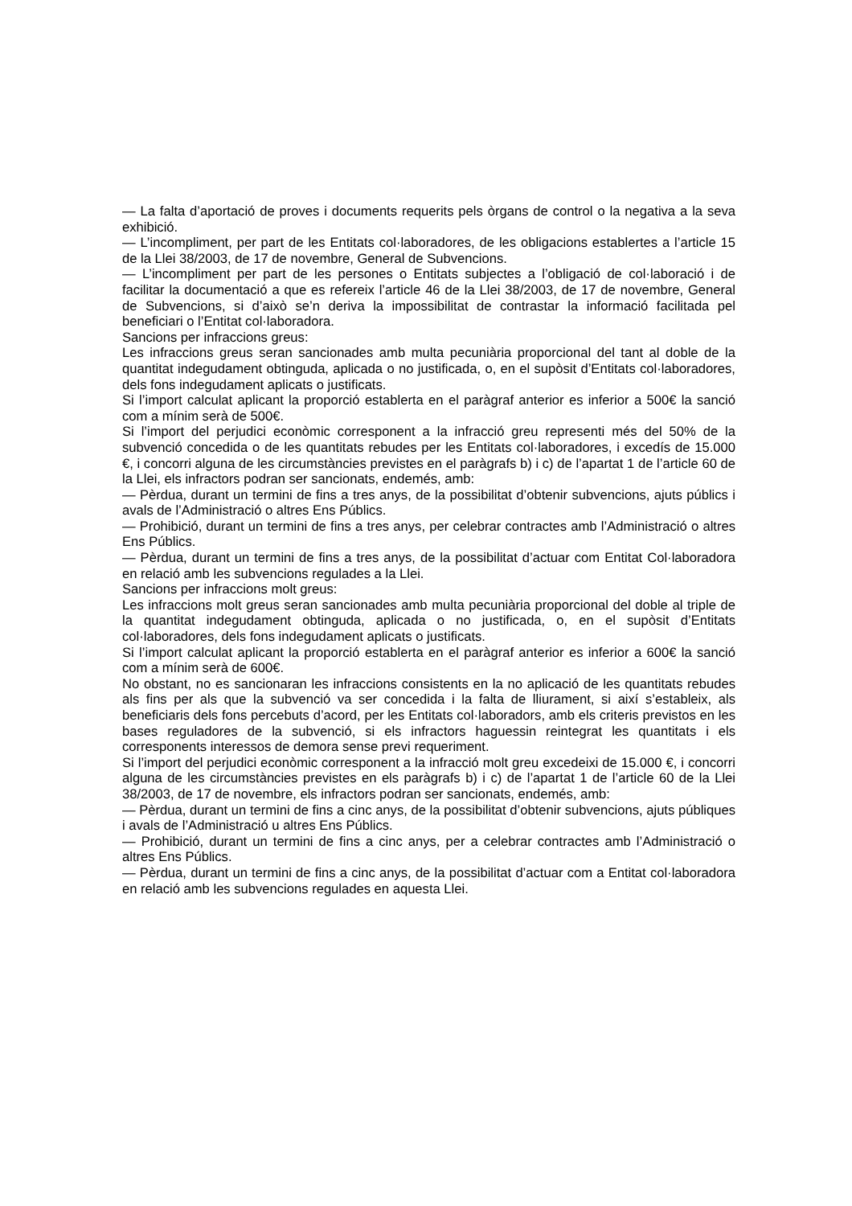— La falta d’aportació de proves i documents requerits pels òrgans de control o la negativa a la seva exhibició.
— L’incompliment, per part de les Entitats col·laboradores, de les obligacions establertes a l’article 15 de la Llei 38/2003, de 17 de novembre, General de Subvencions.
— L’incompliment per part de les persones o Entitats subjectes a l’obligació de col·laboració i de facilitar la documentació a que es refereix l’article 46 de la Llei 38/2003, de 17 de novembre, General de Subvencions, si d’això se’n deriva la impossibilitat de contrastar la informació facilitada pel beneficiari o l’Entitat col·laboradora.
Sancions per infraccions greus:
Les infraccions greus seran sancionades amb multa pecuniària proporcional del tant al doble de la quantitat indegudament obtinguda, aplicada o no justificada, o, en el supòsit d’Entitats col·laboradores, dels fons indegudament aplicats o justificats.
Si l’import calculat aplicant la proporció establerta en el paràgraf anterior es inferior a 500€ la sanció com a mínim serà de 500€.
Si l’import del perjudici econòmic corresponent a la infracció greu representi més del 50% de la subvenció concedida o de les quantitats rebudes per les Entitats col·laboradores, i excedís de 15.000 €, i concorri alguna de les circumstàncies previstes en el paràgrafs b) i c) de l’apartat 1 de l’article 60 de la Llei, els infractors podran ser sancionats, endemés, amb:
— Pèrdua, durant un termini de fins a tres anys, de la possibilitat d’obtenir subvencions, ajuts públics i avals de l’Administració o altres Ens Públics.
— Prohibició, durant un termini de fins a tres anys, per celebrar contractes amb l’Administració o altres Ens Públics.
— Pèrdua, durant un termini de fins a tres anys, de la possibilitat d’actuar com Entitat Col·laboradora en relació amb les subvencions regulades a la Llei.
Sancions per infraccions molt greus:
Les infraccions molt greus seran sancionades amb multa pecuniària proporcional del doble al triple de la quantitat indegudament obtinguda, aplicada o no justificada, o, en el supòsit d’Entitats col·laboradores, dels fons indegudament aplicats o justificats.
Si l’import calculat aplicant la proporció establerta en el paràgraf anterior es inferior a 600€ la sanció com a mínim serà de 600€.
No obstant, no es sancionaran les infraccions consistents en la no aplicació de les quantitats rebudes als fins per als que la subvenció va ser concedida i la falta de lliurament, si així s’estableix, als beneficiaris dels fons percebuts d’acord, per les Entitats col·laboradors, amb els criteris previstos en les bases reguladores de la subvenció, si els infractors haguessin reintegrat les quantitats i els corresponents interessos de demora sense previ requeriment.
Si l’import del perjudici econòmic corresponent a la infracció molt greu excedeixi de 15.000 €, i concorri alguna de les circumstàncies previstes en els paràgrafs b) i c) de l’apartat 1 de l’article 60 de la Llei 38/2003, de 17 de novembre, els infractors podran ser sancionats, endemés, amb:
— Pèrdua, durant un termini de fins a cinc anys, de la possibilitat d’obtenir subvencions, ajuts públiques i avals de l’Administració u altres Ens Públics.
— Prohibició, durant un termini de fins a cinc anys, per a celebrar contractes amb l’Administració o altres Ens Públics.
— Pèrdua, durant un termini de fins a cinc anys, de la possibilitat d’actuar com a Entitat col·laboradora en relació amb les subvencions regulades en aquesta Llei.